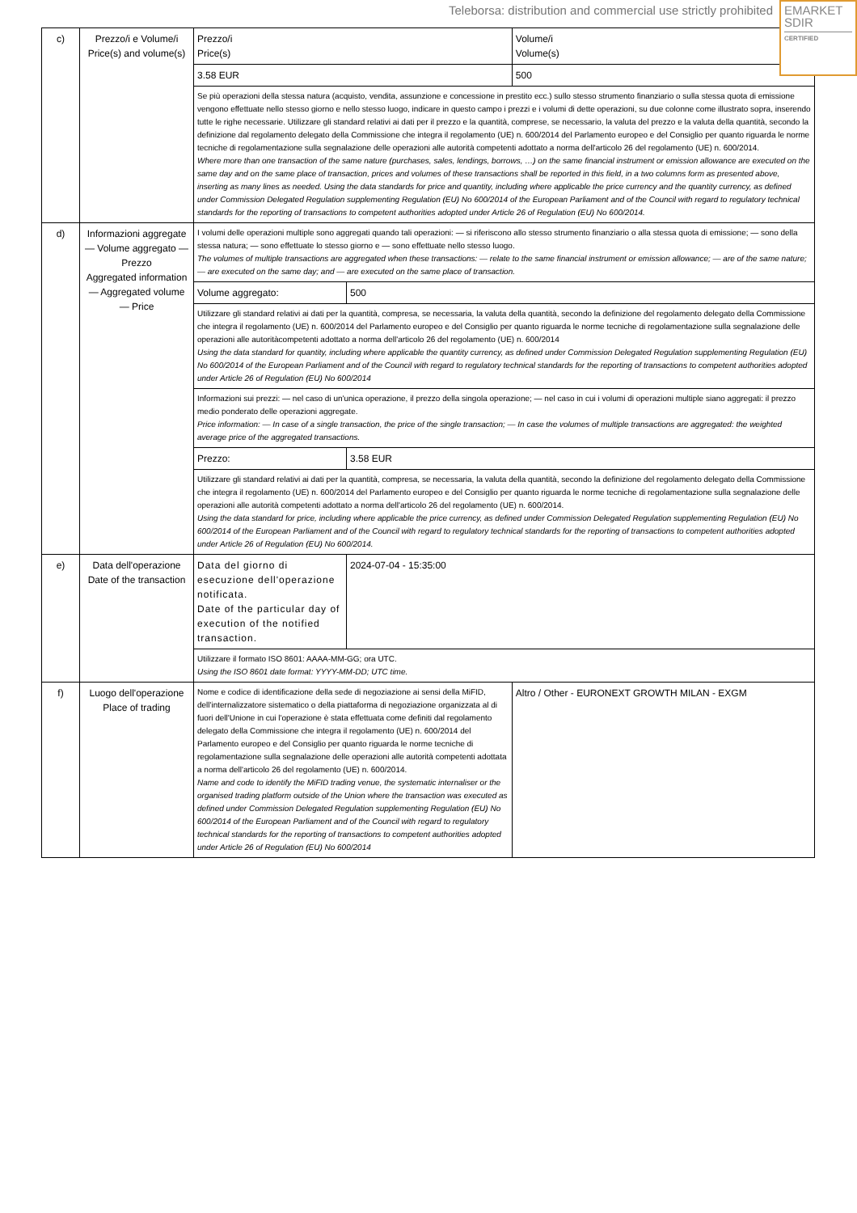Teleborsa: distribution and commercial use strictly prohibited
EMARKET
SDIR
CERTIFIED
| c) | Prezzo/i e Volume/i Price(s) and volume(s) | Prezzo/i Price(s) | | Volume/i Volume(s) |
| | | 3.58 EUR | | 500 |
| | | Se più operazioni della stessa natura (acquisto, vendita, assunzione e concessione in prestito ecc.) sullo stesso strumento finanziario o sulla stessa quota di emissione vengono effettuate nello stesso giorno e nello stesso luogo, indicare in questo campo i prezzi e i volumi di dette operazioni, su due colonne come illustrato sopra, inserendo tutte le righe necessarie. Utilizzare gli standard relativi ai dati per il prezzo e la quantità, comprese, se necessario, la valuta del prezzo e la valuta della quantità, secondo la definizione dal regolamento delegato della Commissione che integra il regolamento (UE) n. 600/2014 del Parlamento europeo e del Consiglio per quanto riguarda le norme tecniche di regolamentazione sulla segnalazione delle operazioni alle autorità competenti adottato a norma dell'articolo 26 del regolamento (UE) n. 600/2014. Where more than one transaction of the same nature (purchases, sales, lendings, borrows, …) on the same financial instrument or emission allowance are executed on the same day and on the same place of transaction, prices and volumes of these transactions shall be reported in this field, in a two columns form as presented above, inserting as many lines as needed. Using the data standards for price and quantity, including where applicable the price currency and the quantity currency, as defined under Commission Delegated Regulation supplementing Regulation (EU) No 600/2014 of the European Parliament and of the Council with regard to regulatory technical standards for the reporting of transactions to competent authorities adopted under Article 26 of Regulation (EU) No 600/2014. | | |
| d) | Informazioni aggregate — Volume aggregato — Prezzo Aggregated information — Aggregated volume — Price | I volumi delle operazioni multiple sono aggregati quando tali operazioni: — si riferiscono allo stesso strumento finanziario o alla stessa quota di emissione; — sono della stessa natura; — sono effettuate lo stesso giorno e — sono effettuate nello stesso luogo. The volumes of multiple transactions are aggregated when these transactions: — relate to the same financial instrument or emission allowance; — are of the same nature; — are executed on the same day; and — are executed on the same place of transaction. | | |
| | | Volume aggregato: | 500 | |
| | | Utilizzare gli standard relativi ai dati per la quantità, compresa, se necessaria, la valuta della quantità, secondo la definizione del regolamento delegato della Commissione che integra il regolamento (UE) n. 600/2014 del Parlamento europeo e del Consiglio per quanto riguarda le norme tecniche di regolamentazione sulla segnalazione delle operazioni alle autoritàcompetenti adottato a norma dell'articolo 26 del regolamento (UE) n. 600/2014 Using the data standard for quantity, including where applicable the quantity currency, as defined under Commission Delegated Regulation supplementing Regulation (EU) No 600/2014 of the European Parliament and of the Council with regard to regulatory technical standards for the reporting of transactions to competent authorities adopted under Article 26 of Regulation (EU) No 600/2014 | | |
| | | Informazioni sui prezzi: — nel caso di un'unica operazione, il prezzo della singola operazione; — nel caso in cui i volumi di operazioni multiple siano aggregati: il prezzo medio ponderato delle operazioni aggregate. Price information: — In case of a single transaction, the price of the single transaction; — In case the volumes of multiple transactions are aggregated: the weighted average price of the aggregated transactions. | | |
| | | Prezzo: | 3.58 EUR | |
| | | Utilizzare gli standard relativi ai dati per la quantità, compresa, se necessaria, la valuta della quantità, secondo la definizione del regolamento delegato della Commissione che integra il regolamento (UE) n. 600/2014 del Parlamento europeo e del Consiglio per quanto riguarda le norme tecniche di regolamentazione sulla segnalazione delle operazioni alle autorità competenti adottato a norma dell'articolo 26 del regolamento (UE) n. 600/2014. Using the data standard for price, including where applicable the price currency, as defined under Commission Delegated Regulation supplementing Regulation (EU) No 600/2014 of the European Parliament and of the Council with regard to regulatory technical standards for the reporting of transactions to competent authorities adopted under Article 26 of Regulation (EU) No 600/2014. | | |
| e) | Data dell'operazione Date of the transaction | Data del giorno di esecuzione dell'operazione notificata. Date of the particular day of execution of the notified transaction. | 2024-07-04 - 15:35:00 | |
| | | Utilizzare il formato ISO 8601: AAAA-MM-GG; ora UTC. Using the ISO 8601 date format: YYYY-MM-DD; UTC time. | | |
| f) | Luogo dell'operazione Place of trading | Nome e codice di identificazione della sede di negoziazione ai sensi della MiFID, dell'internalizzatore sistematico o della piattaforma di negoziazione organizzata al di fuori dell'Unione in cui l'operazione è stata effettuata come definiti dal regolamento delegato della Commissione che integra il regolamento (UE) n. 600/2014 del Parlamento europeo e del Consiglio per quanto riguarda le norme tecniche di regolamentazione sulla segnalazione delle operazioni alle autorità competenti adottata a norma dell'articolo 26 del regolamento (UE) n. 600/2014. Name and code to identify the MiFID trading venue, the systematic internaliser or the organised trading platform outside of the Union where the transaction was executed as defined under Commission Delegated Regulation supplementing Regulation (EU) No 600/2014 of the European Parliament and of the Council with regard to regulatory technical standards for the reporting of transactions to competent authorities adopted under Article 26 of Regulation (EU) No 600/2014 | | Altro / Other - EURONEXT GROWTH MILAN - EXGM |